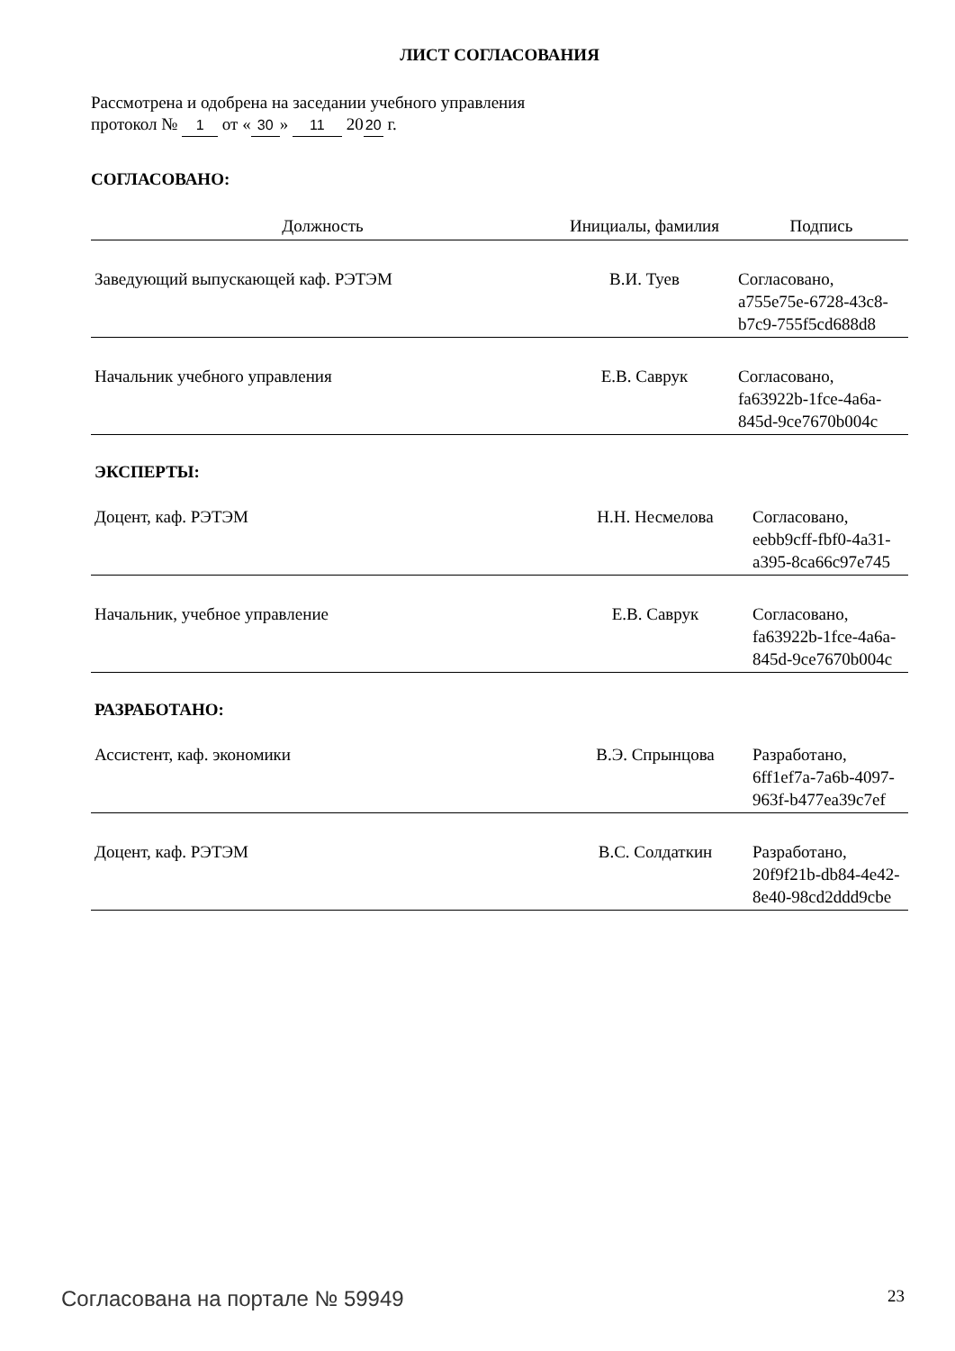ЛИСТ СОГЛАСОВАНИЯ
Рассмотрена и одобрена на заседании учебного управления
протокол № 1 от « 30 » 11 20 20 г.
СОГЛАСОВАНО:
| Должность | Инициалы, фамилия | Подпись |
| --- | --- | --- |
| Заведующий выпускающей каф. РЭТЭМ | В.И. Туев | Согласовано, a755e75e-6728-43c8- b7c9-755f5cd688d8 |
| Начальник учебного управления | Е.В. Саврук | Согласовано, fa63922b-1fce-4a6a- 845d-9ce7670b004c |
ЭКСПЕРТЫ:
| Доцент, каф. РЭТЭМ | Н.Н. Несмелова | Согласовано, eebb9cff-fbf0-4a31- a395-8ca66c97e745 |
| Начальник, учебное управление | Е.В. Саврук | Согласовано, fa63922b-1fce-4a6a- 845d-9ce7670b004c |
РАЗРАБОТАНО:
| Ассистент, каф. экономики | В.Э. Спрынцова | Разработано, 6ff1ef7a-7a6b-4097- 963f-b477ea39c7ef |
| Доцент, каф. РЭТЭМ | В.С. Солдаткин | Разработано, 20f9f21b-db84-4e42- 8e40-98cd2ddd9cbe |
Согласована на портале № 59949 23